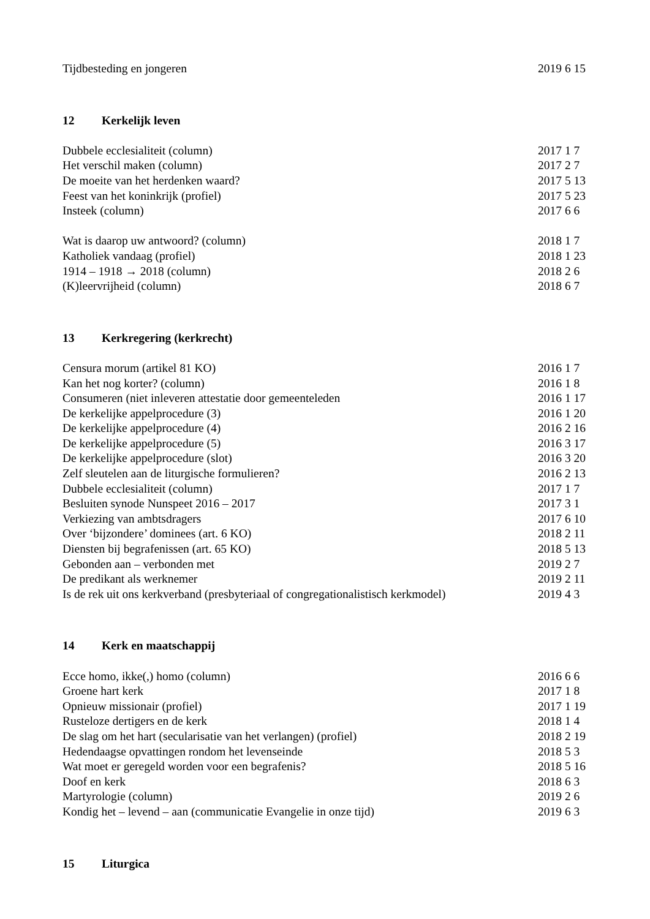Tijdbesteding en jongeren 2019 6 15
12 Kerkelijk leven
Dubbele ecclesialiteit (column) 2017 1 7
Het verschil maken (column) 2017 2 7
De moeite van het herdenken waard? 2017 5 13
Feest van het koninkrijk (profiel) 2017 5 23
Insteek (column) 2017 6 6
Wat is daarop uw antwoord? (column) 2018 1 7
Katholiek vandaag (profiel) 2018 1 23
1914 – 1918 → 2018 (column) 2018 2 6
(K)leervrijheid (column) 2018 6 7
13 Kerkregering (kerkrecht)
Censura morum (artikel 81 KO) 2016 1 7
Kan het nog korter? (column) 2016 1 8
Consumeren (niet inleveren attestatie door gemeenteleden 2016 1 17
De kerkelijke appelprocedure (3) 2016 1 20
De kerkelijke appelprocedure (4) 2016 2 16
De kerkelijke appelprocedure (5) 2016 3 17
De kerkelijke appelprocedure (slot) 2016 3 20
Zelf sleutelen aan de liturgische formulieren? 2016 2 13
Dubbele ecclesialiteit (column) 2017 1 7
Besluiten synode Nunspeet 2016 – 2017 2017 3 1
Verkiezing van ambtsdragers 2017 6 10
Over ‘bijzondere’ dominees (art. 6 KO) 2018 2 11
Diensten bij begrafenissen (art. 65 KO) 2018 5 13
Gebonden aan – verbonden met 2019 2 7
De predikant als werknemer 2019 2 11
Is de rek uit ons kerkverband (presbyteriaal of congregationalistisch kerkmodel) 2019 4 3
14 Kerk en maatschappij
Ecce homo, ikke(,) homo (column) 2016 6 6
Groene hart kerk 2017 1 8
Opnieuw missionair (profiel) 2017 1 19
Rusteloze dertigers en de kerk 2018 1 4
De slag om het hart (secularisatie van het verlangen) (profiel) 2018 2 19
Hedendaagse opvattingen rondom het levenseinde 2018 5 3
Wat moet er geregeld worden voor een begrafenis? 2018 5 16
Doof en kerk 2018 6 3
Martyrologie (column) 2019 2 6
Kondig het – levend – aan (communicatie Evangelie in onze tijd) 2019 6 3
15 Liturgica